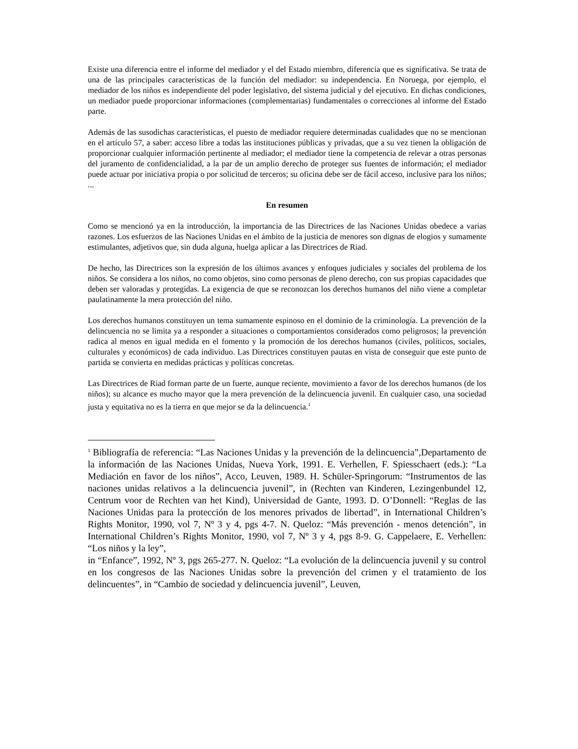Existe una diferencia entre el informe del mediador y el del Estado miembro, diferencia que es significativa. Se trata de una de las principales características de la función del mediador: su independencia. En Noruega, por ejemplo, el mediador de los niños es independiente del poder legislativo, del sistema judicial y del ejecutivo. En dichas condiciones, un mediador puede proporcionar informaciones (complementarias) fundamentales o correcciones al informe del Estado parte.
Además de las susodichas características, el puesto de mediador requiere determinadas cualidades que no se mencionan en el artículo 57, a saber: acceso libre a todas las instituciones públicas y privadas, que a su vez tienen la obligación de proporcionar cualquier información pertinente al mediador; el mediador tiene la competencia de relevar a otras personas del juramento de confidencialidad, a la par de un amplio derecho de proteger sus fuentes de información; el mediador puede actuar por iniciativa propia o por solicitud de terceros; su oficina debe ser de fácil acceso, inclusive para los niños; ...
En resumen
Como se mencionó ya en la introducción, la importancia de las Directrices de las Naciones Unidas obedece a varias razones. Los esfuerzos de las Naciones Unidas en el ámbito de la justicia de menores son dignas de elogios y sumamente estimulantes, adjetivos que, sin duda alguna, huelga aplicar a las Directrices de Riad.
De hecho, las Directrices son la expresión de los últimos avances y enfoques judiciales y sociales del problema de los niños. Se considera a los niños, no como objetos, sino como personas de pleno derecho, con sus propias capacidades que deben ser valoradas y protegidas. La exigencia de que se reconozcan los derechos humanos del niño viene a completar paulatinamente la mera protección del niño.
Los derechos humanos constituyen un tema sumamente espinoso en el dominio de la criminología. La prevención de la delincuencia no se limita ya a responder a situaciones o comportamientos considerados como peligrosos; la prevención radica al menos en igual medida en el fomento y la promoción de los derechos humanos (civiles, políticos, sociales, culturales y económicos) de cada individuo. Las Directrices constituyen pautas en vista de conseguir que este punto de partida se convierta en medidas prácticas y políticas concretas.
Las Directrices de Riad forman parte de un fuerte, aunque reciente, movimiento a favor de los derechos humanos (de los niños); su alcance es mucho mayor que la mera prevención de la delincuencia juvenil. En cualquier caso, una sociedad justa y equitativa no es la tierra en que mejor se da la delincuencia.<sup>1</sup>
<sup>1</sup> Bibliografía de referencia: “Las Naciones Unidas y la prevención de la delincuencia”,Departamento de la información de las Naciones Unidas, Nueva York, 1991. E. Verhellen, F. Spiesschaert (eds.): “La Mediación en favor de los niños”, Acco, Leuven, 1989. H. Schüler-Springorum: “Instrumentos de las naciones unidas relativos a la delincuencia juvenil”, in (Rechten van Kinderen, Lezingenbundel 12, Centrum voor de Rechten van het Kind), Universidad de Gante, 1993. D. O’Donnell: “Reglas de las Naciones Unidas para la protección de los menores privados de libertad”, in International Children’s Rights Monitor, 1990, vol 7, Nº 3 y 4, pgs 4-7. N. Queloz: “Más prevención - menos detención”, in International Children’s Rights Monitor, 1990, vol 7, Nº 3 y 4, pgs 8-9. G. Cappelaere, E. Verhellen: “Los niños y la ley”,
in “Enfance”, 1992, Nº 3, pgs 265-277. N. Queloz: “La evolución de la delincuencia juvenil y su control en los congresos de las Naciones Unidas sobre la prevención del crimen y el tratamiento de los delincuentes”, in “Cambio de sociedad y delincuencia juvenil”, Leuven,